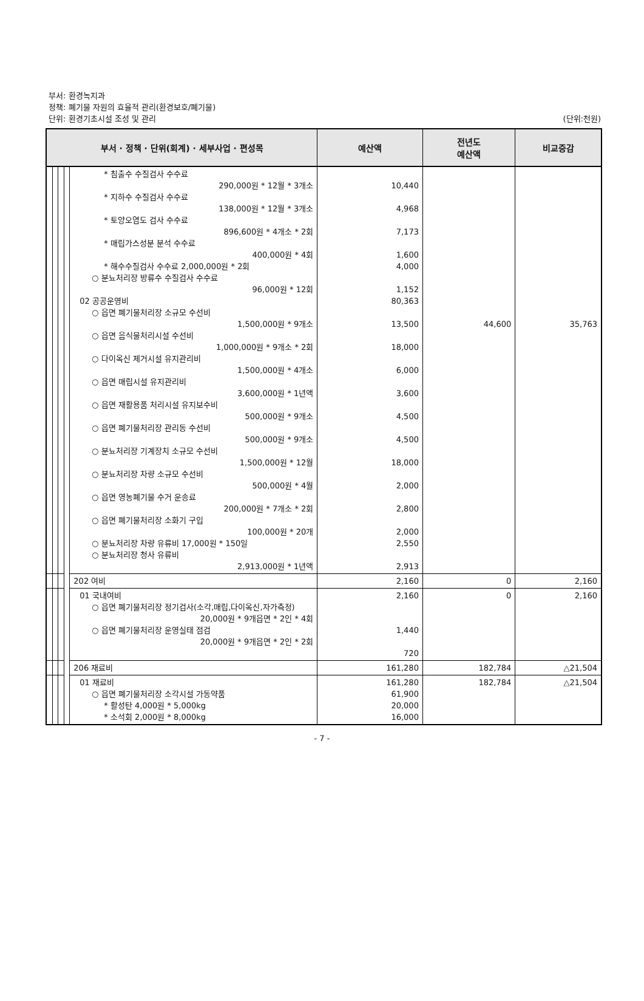부서: 환경녹지과
정책: 폐기물 자원의 효율적 관리(환경보호/폐기물)
단위: 환경기초시설 조성 및 관리
(단위:천원)
| 부서 · 정책 · 단위(회계) · 세부사업 · 편성목 | | | | | 예산액 | 전년도 예산액 | 비교증감 |
| --- | --- | --- | --- | --- | --- | --- | --- |
| | | | | * 침출수 수질검사 수수료 290,000원 * 12월 * 3개소 * 지하수 수질검사 수수료 138,000원 * 12월 * 3개소 * 토양오염도 검사 수수료 896,600원 * 4개소 * 2회 * 매립가스성분 분석 수수료 400,000원 * 4회 * 해수수질검사 수수료 2,000,000원 * 2회 ○ 분뇨처리장 방류수 수질검사 수수료 96,000원 * 12회 02 공공운영비 ○ 읍면 폐기물처리장 소규모 수선비 1,500,000원 * 9개소 ○ 읍면 음식물처리시설 수선비 1,000,000원 * 9개소 * 2회 ○ 다이옥신 제거시설 유지관리비 1,500,000원 * 4개소 ○ 읍면 매립시설 유지관리비 3,600,000원 * 1년액 ○ 읍면 재활용품 처리시설 유지보수비 500,000원 * 9개소 ○ 읍면 폐기물처리장 관리동 수선비 500,000원 * 9개소 ○ 분뇨처리장 기계장치 소규모 수선비 1,500,000원 * 12월 ○ 분뇨처리장 차량 소규모 수선비 500,000원 * 4월 ○ 읍면 영농폐기물 수거 운송료 200,000원 * 7개소 * 2회 ○ 읍면 폐기물처리장 소화기 구입 100,000원 * 20개 ○ 분뇨처리장 차량 유류비 17,000원 * 150일 ○ 분뇨처리장 청사 유류비 2,913,000원 * 1년액 | 10,440 4,968 7,173 1,600 4,000 1,152 80,363 13,500 18,000 6,000 3,600 4,500 4,500 18,000 2,000 2,800 2,000 2,550 2,913 | 44,600 | 35,763 |
| | | | | 202 여비 | 2,160 | 0 | 2,160 |
| | | | | 01 국내여비 ○ 읍면 폐기물처리장 정기검사(소각,매립,다이옥신,자가측정) 20,000원 * 9개읍면 * 2인 * 4회 ○ 읍면 폐기물처리장 운영실태 점검 20,000원 * 9개읍면 * 2인 * 2회 | 2,160 1,440 720 | 0 | 2,160 |
| | | | | 206 재료비 | 161,280 | 182,784 | △21,504 |
| | | | | 01 재료비 ○ 읍면 폐기물처리장 소각시설 가동약품 * 활성탄 4,000원 * 5,000kg * 소석회 2,000원 * 8,000kg | 161,280 61,900 20,000 16,000 | 182,784 | △21,504 |
- 7 -